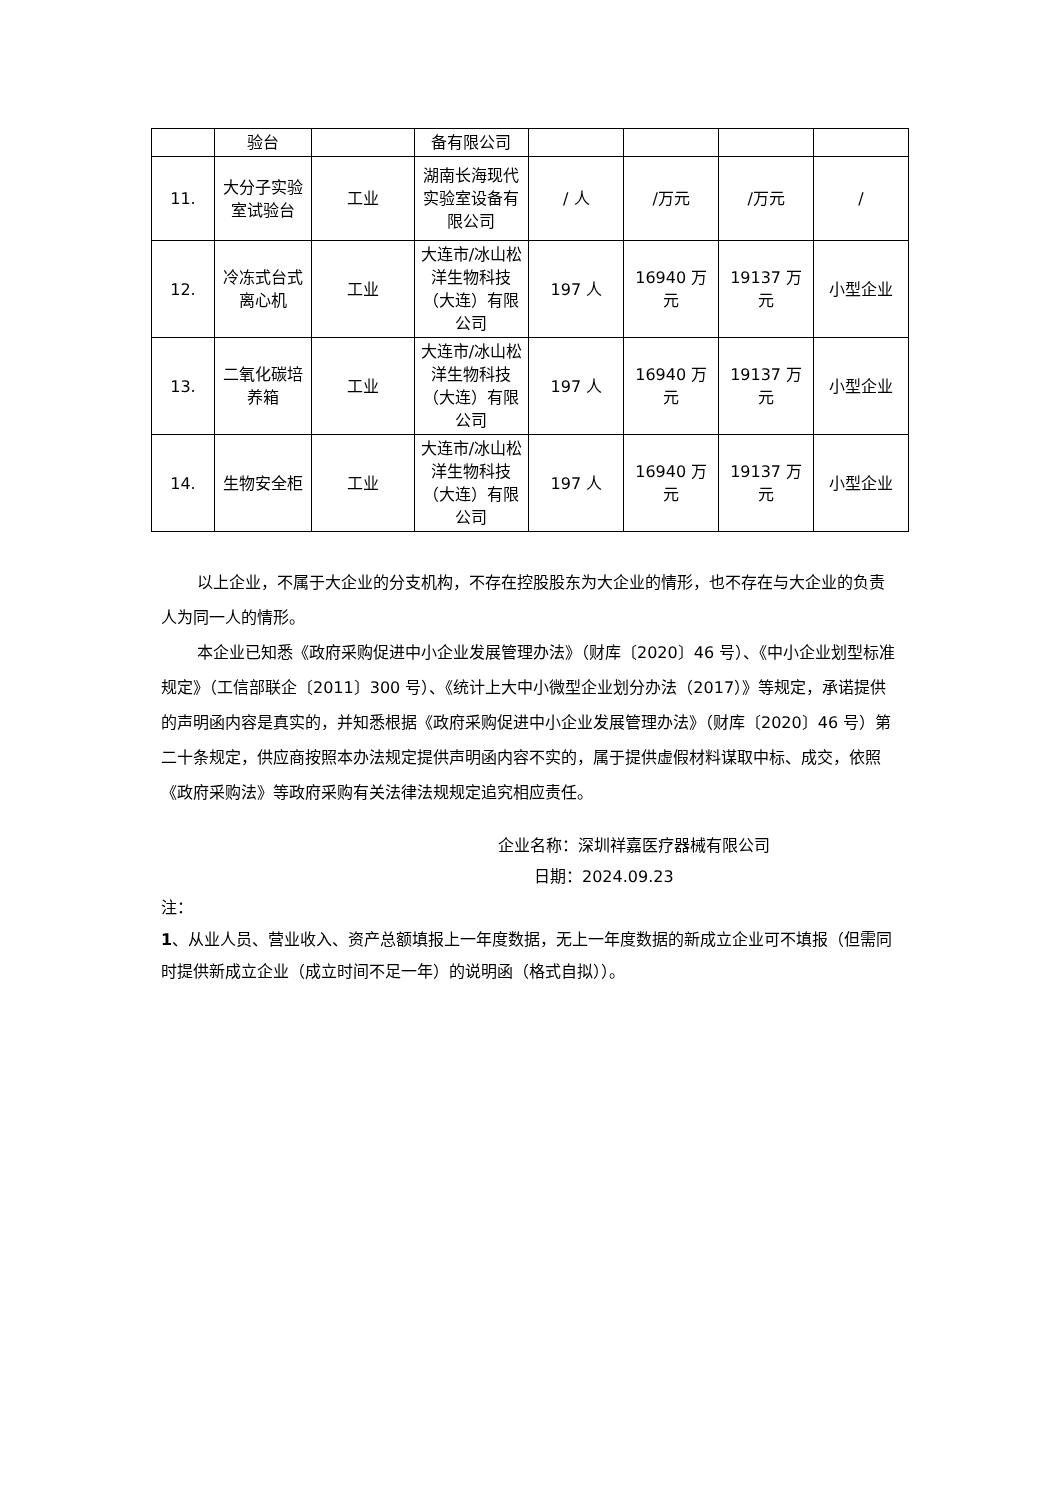| | 验台 | | 备有限公司 | | | | |
| 11. | 大分子实验室试验台 | 工业 | 湖南长海现代实验室设备有限公司 | / 人 | /万元 | /万元 | / |
| 12. | 冷冻式台式离心机 | 工业 | 大连市/冰山松洋生物科技（大连）有限公司 | 197 人 | 16940 万元 | 19137 万元 | 小型企业 |
| 13. | 二氧化碳培养箱 | 工业 | 大连市/冰山松洋生物科技（大连）有限公司 | 197 人 | 16940 万元 | 19137 万元 | 小型企业 |
| 14. | 生物安全柜 | 工业 | 大连市/冰山松洋生物科技（大连）有限公司 | 197 人 | 16940 万元 | 19137 万元 | 小型企业 |
以上企业，不属于大企业的分支机构，不存在控股股东为大企业的情形，也不存在与大企业的负责人为同一人的情形。
本企业已知悉《政府采购促进中小企业发展管理办法》（财库〔2020〕46 号）、《中小企业划型标准规定》（工信部联企〔2011〕300 号）、《统计上大中小微型企业划分办法（2017）》等规定，承诺提供的声明函内容是真实的，并知悉根据《政府采购促进中小企业发展管理办法》（财库〔2020〕46 号）第二十条规定，供应商按照本办法规定提供声明函内容不实的，属于提供虚假材料谋取中标、成交，依照《政府采购法》等政府采购有关法律法规规定追究相应责任。
企业名称：深圳祥嘉医疗器械有限公司
日期：2024.09.23
注：
1、从业人员、营业收入、资产总额填报上一年度数据，无上一年度数据的新成立企业可不填报（但需同时提供新成立企业（成立时间不足一年）的说明函（格式自拟））。